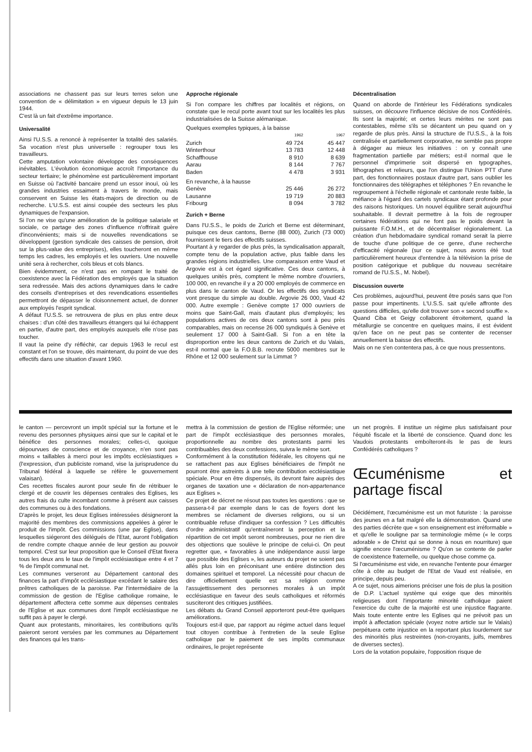associations ne chassent pas sur leurs terres selon une convention de « délimitation » en vigueur depuis le 13 juin 1944.
C'est là un fait d'extrême importance.
Universalité
Ainsi l'U.S.S. a renoncé à représenter la totalité des salariés. Sa vocation n'est plus universelle : regrouper tous les travailleurs.
Cette amputation volontaire développe des conséquences inévitables. L'évolution économique accroît l'importance du secteur tertiaire; le phénomène est particulièrement important en Suisse où l'activité bancaire prend un essor inouï, où les grandes industries essaiment à travers le monde, mais conservent en Suisse les états-majors de direction ou de recherche. L'U.S.S. est ainsi coupée des secteurs les plus dynamiques de l'expansion.
Si l'on ne vise qu'une amélioration de la politique salariale et sociale, ce partage des zones d'influence n'offrirait guère d'inconvénients; mais si de nouvelles revendications se développent (gestion syndicale des caisses de pension, droit sur la plus-value des entreprises), elles toucheront en même temps les cadres, les employés et les ouvriers. Une nouvelle unité sera à rechercher, cols bleus et cols blancs.
Bien évidemment, ce n'est pas en rompant le traité de coexistence avec la Fédération des employés que la situation sera redressée. Mais des actions dynamiques dans le cadre des conseils d'entreprises et des revendications essentielles permettront de dépasser le cloisonnement actuel, de donner aux employés l'esprit syndical.
A défaut l'U.S.S. se retrouvera de plus en plus entre deux chaises : d'un côté des travailleurs étrangers qui lui échappent en partie, d'autre part, des employés auxquels elle n'ose pas toucher.
Il vaut la peine d'y réfléchir, car depuis 1963 le recul est constant et l'on se trouve, dès maintenant, du point de vue des effectifs dans une situation d'avant 1960.
Approche régionale
Si l'on compare les chiffres par localités et régions, on constate que le recul porte avant tout sur les localités les plus industrialisées de la Suisse alémanique.
Quelques exemples typiques, à la baisse
| | 1962 | 1967 |
| --- | --- | --- |
| Zurich | 49 724 | 45 447 |
| Winterthour | 13 783 | 12 448 |
| Schaffhouse | 8 910 | 8 639 |
| Aarau | 8 144 | 7 767 |
| Baden | 4 478 | 3 931 |
| En revanche, à la hausse | | |
| Genève | 25 446 | 26 272 |
| Lausanne | 19 719 | 20 883 |
| Fribourg | 8 094 | 3 782 |
Zurich + Berne
Dans l'U.S.S., le poids de Zurich et Berne est déterminant, puisque ces deux cantons, Berne (88 000), Zurich (73 000) fournissent le tiers des effectifs suisses.
Pourtant à y regarder de plus près, la syndicalisation apparaît, compte tenu de la population active, plus faible dans les grandes régions industrielles. Une comparaison entre Vaud et Argovie est à cet égard significative. Ces deux cantons, à quelques unités près, comptent le même nombre d'ouvriers, 100 000, en revanche il y a 20 000 employés de commerce en plus dans le canton de Vaud. Or les effectifs des syndicats vont presque du simple au double. Argovie 26 000, Vaud 42 000. Autre exemple : Genève compte 17 000 ouvriers de moins que Saint-Gall, mais d'autant plus d'employés; les populations actives de ces deux cantons sont à peu près comparables, mais on recense 26 000 syndiqués à Genève et seulement 17 000 à Saint-Gall. Si l'on a en tête la disproportion entre les deux cantons de Zurich et du Valais, est-il normal que la F.O.B.B. recrute 5000 membres sur le Rhône et 12 000 seulement sur la Limmat ?
Décentralisation
Quand on aborde de l'intérieur les Fédérations syndicales suisses, on découvre l'influence décisive de nos Confédérés. Ils sont la majorité; et certes leurs mérites ne sont pas contestables, même s'ils se décantent un peu quand on y regarde de plus près. Ainsi la structure de l'U.S.S., à la fois centralisée et partiellement corporative, ne semble pas propre à dégager au mieux les initiatives : on y connaît une fragmentation partielle par métiers; est-il normal que le personnel d'imprimerie soit dispersé en typographes, lithographes et relieurs, que l'on distingue l'Union PTT d'une part, des fonctionnaires postaux d'autre part, sans oublier les fonctionnaires des télégraphes et téléphones ? En revanche le regroupement à l'échelle régionale et cantonale reste faible, la méfiance à l'égard des cartels syndicaux étant profonde pour des raisons historiques. Un nouvel équilibre serait aujourd'hui souhaitable. Il devrait permettre à la fois de regrouper certaines fédérations qui ne font pas le poids devant la puissante F.O.M.H., et de décentraliser régionalement. La création d'un hebdomadaire syndical romand serait la pierre de touche d'une politique de ce genre, d'une recherche d'efficacité régionale (sur ce sujet, nous avons été tout particulièrement heureux d'entendre à la télévision la prise de position catégorique et publique du nouveau secrétaire romand de l'U.S.S., M. Nobel).
Discussion ouverte
Ces problèmes, aujourd'hui, peuvent être posés sans que l'on passe pour impertinents. L'U.S.S. sait qu'elle affronte des questions difficiles, qu'elle doit trouver son « second souffle ».
Quand Ciba et Geigy collaborent étroitement, quand la métallurgie se concentre en quelques mains, il est évident qu'en face on ne peut pas se contenter de recenser annuellement la baisse des effectifs.
Mais on ne s'en contentera pas, à ce que nous pressentons.
le canton — percevront un impôt spécial sur la fortune et le revenu des personnes physiques ainsi que sur le capital et le bénéfice des personnes morales; celles-ci, quoique dépourvues de conscience et de croyance, n'en sont pas moins « taillables à merci pour les impôts ecclésiastiques » (l'expression, d'un publiciste romand, vise la jurisprudence du Tribunal fédéral à laquelle se réfère le gouvernement valaisan).
Ces recettes fiscales auront pour seule fin de rétribuer le clergé et de couvrir les dépenses centrales des Eglises, les autres frais du culte incombant comme à présent aux caisses des communes ou à des fondations.
D'après le projet, les deux Eglises intéressées désigneront la majorité des membres des commissions appelées à gérer le produit de l'impôt. Ces commissions (une par Eglise), dans lesquelles siégeront des délégués de l'Etat, auront l'obligation de rendre compte chaque année de leur gestion au pouvoir temporel. C'est sur leur proposition que le Conseil d'Etat fixera tous les deux ans le taux de l'impôt ecclésiastique entre 4 et 7 % de l'impôt communal net.
Les communes verseront au Département cantonal des finances la part d'impôt ecclésiastique excédant le salaire des prêtres catholiques de la paroisse. Par l'intermédiaire de la commission de gestion de l'Eglise catholique romaine, le département affectera cette somme aux dépenses centrales de l'Eglise et aux communes dont l'impôt ecclésiastique ne suffit pas à payer le clergé.
Quant aux protestants, minoritaires, les contributions qu'ils paieront seront versées par les communes au Département des finances qui les trans-
mettra à la commission de gestion de l'Eglise réformée; une part de l'impôt ecclésiastique des personnes morales, proportionnelle au nombre des protestants parmi les contribuables des deux confessions, suivra le même sort.
Conformément à la constitution fédérale, les citoyens qui ne se rattachent pas aux Eglises bénéficiaires de l'impôt ne pourront être astreints à une telle contribution ecclésiastique spéciale. Pour en être dispensés, ils devront faire auprès des organes de taxation une « déclaration de non-appartenance aux Eglises ».
Ce projet de décret ne résout pas toutes les questions : que se passera-t-il par exemple dans le cas de foyers dont les membres se réclament de diverses religions, ou si un contribuable refuse d'indiquer sa confession ? Les difficultés d'ordre administratif qu'entraîneront la perception et la répartition de cet impôt seront nombreuses, pour ne rien dire des objections que soulève le principe de celui-ci. On peut regretter que, « favorables à une indépendance aussi large que possible des Eglises », les auteurs du projet ne soient pas allés plus loin en préconisant une entière distinction des domaines spirituel et temporel. La nécessité pour chacun de dire officiellement quelle est sa religion comme l'assujettissement des personnes morales à un impôt ecclésiastique en faveur des seuls catholiques et réformés susciteront des critiques justifiées.
Les débats du Grand Conseil apporteront peut-être quelques améliorations.
Toujours est-il que, par rapport au régime actuel dans lequel tout citoyen contribue à l'entretien de la seule Eglise catholique par le paiement de ses impôts communaux ordinaires, le projet représente
un net progrès. Il institue un régime plus satisfaisant pour l'équité fiscale et la liberté de conscience. Quand donc les Vaudois protestants emboîteront-ils le pas de leurs Confédérés catholiques ?
Œcuménisme et partage fiscal
Décidément, l'œcuménisme est un mot futuriste : la paroisse des jeunes en a fait malgré elle la démonstration. Quand une des parties décrète que « son enseignement est irréformable » et qu'elle le souligne par sa terminologie même (« le corps adorable » de Christ qui se donne à nous en nourriture) que signifie encore l'œcuménisme ? Qu'on se contente de parler de coexistence fraternelle, ou quelque chose comme ça.
Si l'œcuménisme est vide, en revanche l'entente pour émarger côte à côte au budget de l'Etat de Vaud est réalisée, en principe, depuis peu.
A ce sujet, nous aimerions préciser une fois de plus la position de D.P. L'actuel système qui exige que des minorités religieuses dont l'importante minorité catholique paient l'exercice du culte de la majorité est une injustice flagrante. Mais toute entente entre les Eglises qui ne prévoit pas un impôt à affectation spéciale (voyez notre article sur le Valais) perpétuera cette injustice en la reportant plus lourdement sur des minorités plus restreintes (non-croyants, juifs, membres de diverses sectes).
Lors de la votation populaire, l'opposition risque de